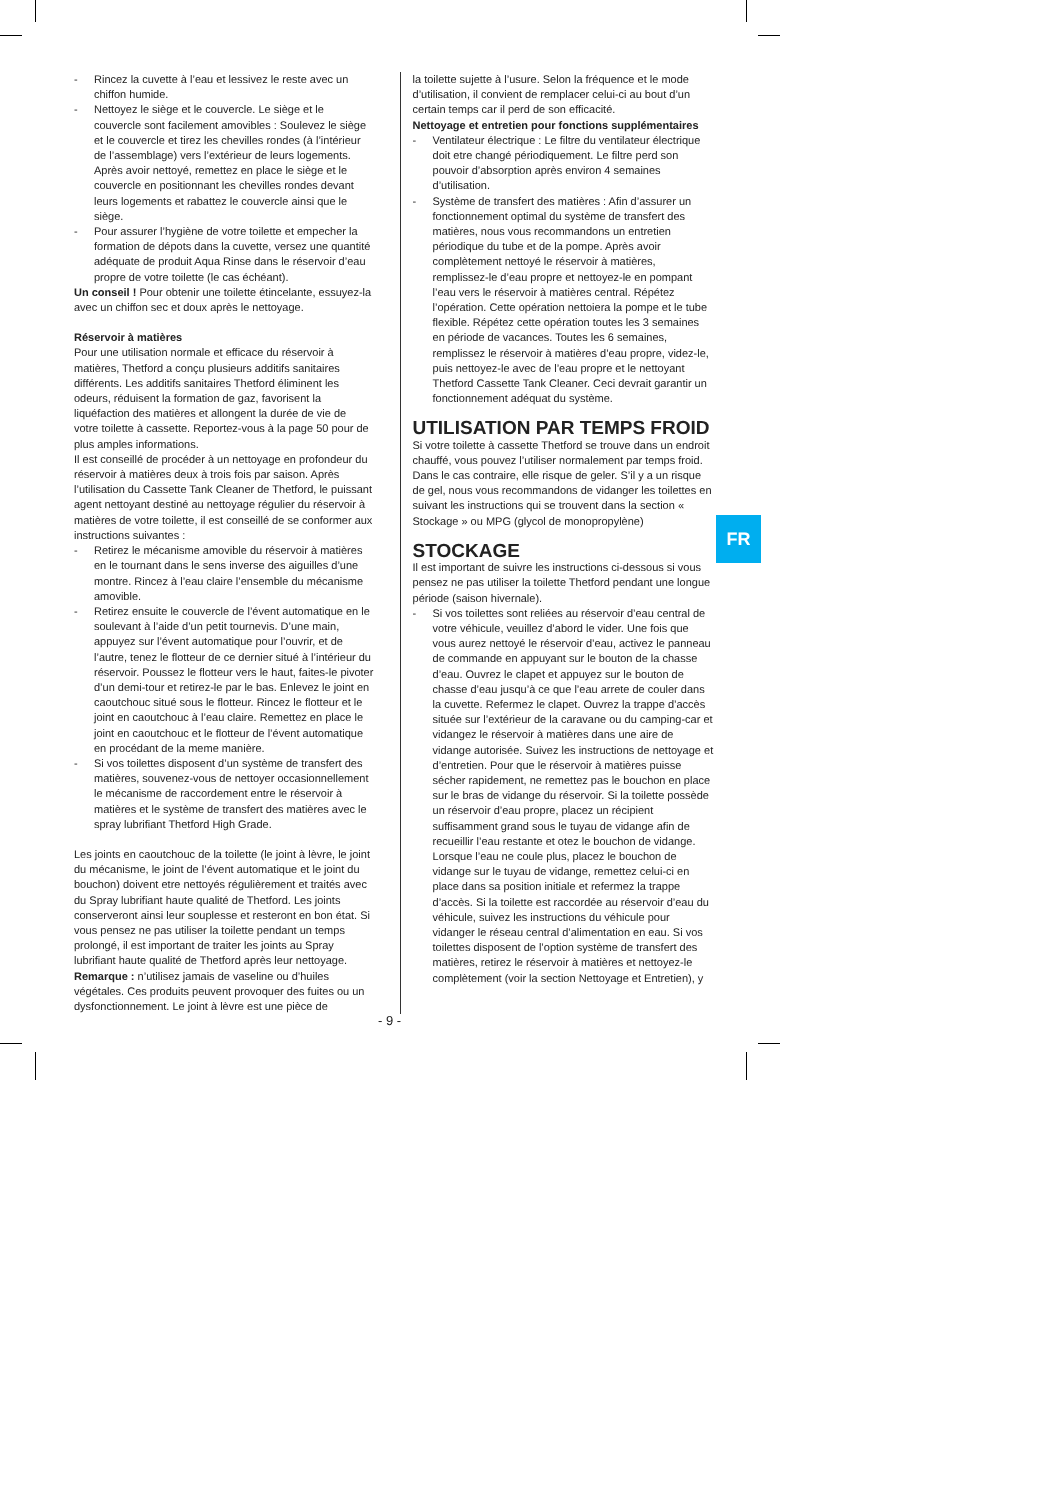- Rincez la cuvette à l’eau et lessivez le reste avec un chiffon humide.
- Nettoyez le siège et le couvercle. Le siège et le couvercle sont facilement amovibles : Soulevez le siège et le couvercle et tirez les chevilles rondes (à l’intérieur de l’assemblage) vers l’extérieur de leurs logements. Après avoir nettoyé, remettez en place le siège et le couvercle en positionnant les chevilles rondes devant leurs logements et rabattez le couvercle ainsi que le siège.
- Pour assurer l’hygiène de votre toilette et empecher la formation de dépots dans la cuvette, versez une quantité adéquate de produit Aqua Rinse dans le réservoir d’eau propre de votre toilette (le cas échéant).
Un conseil ! Pour obtenir une toilette étincelante, essuyez-la avec un chiffon sec et doux après le nettoyage.
Réservoir à matières
Pour une utilisation normale et efficace du réservoir à matières, Thetford a conçu plusieurs additifs sanitaires différents. Les additifs sanitaires Thetford éliminent les odeurs, réduisent la formation de gaz, favorisent la liquéfaction des matières et allongent la durée de vie de votre toilette à cassette. Reportez-vous à la page 50 pour de plus amples informations.
Il est conseillé de procéder à un nettoyage en profondeur du réservoir à matières deux à trois fois par saison. Après l’utilisation du Cassette Tank Cleaner de Thetford, le puissant agent nettoyant destiné au nettoyage régulier du réservoir à matières de votre toilette, il est conseillé de se conformer aux instructions suivantes :
- Retirez le mécanisme amovible du réservoir à matières en le tournant dans le sens inverse des aiguilles d’une montre. Rincez à l’eau claire l’ensemble du mécanisme amovible.
- Retirez ensuite le couvercle de l’évent automatique en le soulevant à l’aide d’un petit tournevis. D’une main, appuyez sur l’évent automatique pour l’ouvrir, et de l’autre, tenez le flotteur de ce dernier situé à l’intérieur du réservoir. Poussez le flotteur vers le haut, faites-le pivoter d’un demi-tour et retirez-le par le bas. Enlevez le joint en caoutchouc situé sous le flotteur. Rincez le flotteur et le joint en caoutchouc à l’eau claire. Remettez en place le joint en caoutchouc et le flotteur de l’évent automatique en procédant de la meme manière.
- Si vos toilettes disposent d’un système de transfert des matières, souvenez-vous de nettoyer occasionnellement le mécanisme de raccordement entre le réservoir à matières et le système de transfert des matières avec le spray lubrifiant Thetford High Grade.
Les joints en caoutchouc de la toilette (le joint à lèvre, le joint du mécanisme, le joint de l’évent automatique et le joint du bouchon) doivent etre nettoyés régulièrement et traités avec du Spray lubrifiant haute qualité de Thetford. Les joints conserveront ainsi leur souplesse et resteront en bon état. Si vous pensez ne pas utiliser la toilette pendant un temps prolongé, il est important de traiter les joints au Spray lubrifiant haute qualité de Thetford après leur nettoyage.
Remarque : n’utilisez jamais de vaseline ou d’huiles végétales. Ces produits peuvent provoquer des fuites ou un dysfonctionnement. Le joint à lèvre est une pièce de
la toilette sujette à l’usure. Selon la fréquence et le mode d’utilisation, il convient de remplacer celui-ci au bout d’un certain temps car il perd de son efficacité.
Nettoyage et entretien pour fonctions supplémentaires
- Ventilateur électrique : Le filtre du ventilateur électrique doit etre changé périodiquement. Le filtre perd son pouvoir d’absorption après environ 4 semaines d’utilisation.
- Système de transfert des matières : Afin d’assurer un fonctionnement optimal du système de transfert des matières, nous vous recommandons un entretien périodique du tube et de la pompe. Après avoir complètement nettoyé le réservoir à matières, remplissez-le d’eau propre et nettoyez-le en pompant l’eau vers le réservoir à matières central. Répétez l’opération. Cette opération nettoiera la pompe et le tube flexible. Répétez cette opération toutes les 3 semaines en période de vacances. Toutes les 6 semaines, remplissez le réservoir à matières d’eau propre, videz-le, puis nettoyez-le avec de l’eau propre et le nettoyant Thetford Cassette Tank Cleaner. Ceci devrait garantir un fonctionnement adéquat du système.
UTILISATION PAR TEMPS FROID
Si votre toilette à cassette Thetford se trouve dans un endroit chauffé, vous pouvez l’utiliser normalement par temps froid. Dans le cas contraire, elle risque de geler. S’il y a un risque de gel, nous vous recommandons de vidanger les toilettes en suivant les instructions qui se trouvent dans la section « Stockage » ou MPG (glycol de monopropylène)
STOCKAGE
Il est important de suivre les instructions ci-dessous si vous pensez ne pas utiliser la toilette Thetford pendant une longue période (saison hivernale).
- Si vos toilettes sont reliées au réservoir d’eau central de votre véhicule, veuillez d’abord le vider. Une fois que vous aurez nettoyé le réservoir d’eau, activez le panneau de commande en appuyant sur le bouton de la chasse d’eau. Ouvrez le clapet et appuyez sur le bouton de chasse d’eau jusqu’à ce que l’eau arrete de couler dans la cuvette. Refermez le clapet. Ouvrez la trappe d’accès située sur l’extérieur de la caravane ou du camping-car et vidangez le réservoir à matières dans une aire de vidange autorisée. Suivez les instructions de nettoyage et d’entretien. Pour que le réservoir à matières puisse sécher rapidement, ne remettez pas le bouchon en place sur le bras de vidange du réservoir. Si la toilette possède un réservoir d’eau propre, placez un récipient suffisamment grand sous le tuyau de vidange afin de recueillir l’eau restante et otez le bouchon de vidange. Lorsque l’eau ne coule plus, placez le bouchon de vidange sur le tuyau de vidange, remettez celui-ci en place dans sa position initiale et refermez la trappe d’accès. Si la toilette est raccordée au réservoir d’eau du véhicule, suivez les instructions du véhicule pour vidanger le réseau central d’alimentation en eau. Si vos toilettes disposent de l’option système de transfert des matières, retirez le réservoir à matières et nettoyez-le complètement (voir la section Nettoyage et Entretien), y
FR
- 9 -